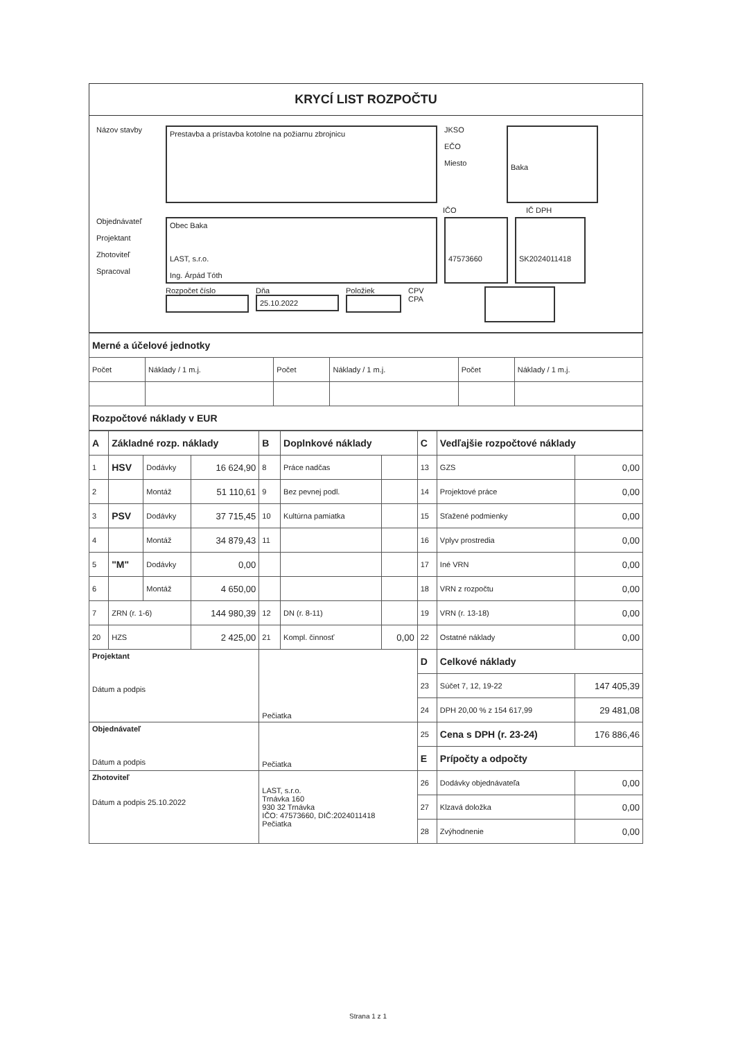KRYCÍ LIST ROZPOČTU
Názov stavby
Prestavba a prístavba kotolne na požiarnu zbrojnicu
JKSO
EČO
Miesto
Baka
IČO IČ DPH
Objednávateľ
Projektant
Zhotoviteľ
Spracoval
Obec Baka
LAST, s.r.o.
Ing. Árpád Tóth
47573660
SK2024011418
Rozpočet číslo Dňa
25.10.2022
Položiek CPV
CPA
| Merné a účelové jednotky | | | | | |
| Počet | Náklady / 1 m.j. | Počet | Náklady / 1 m.j. | Počet | Náklady / 1 m.j. |
| Rozpočtové náklady v EUR | | | | | |
| A | Základné rozp. náklady | | | B | Doplnkové náklady | | C | Vedľajšie rozpočtové náklady | |
| 1 | HSV | Dodávky | 16 624,90 | 8 | Práce nadčas | | 13 | GZS | 0,00 |
| 2 | | Montáž | 51 110,61 | 9 | Bez pevnej podl. | | 14 | Projektové práce | 0,00 |
| 3 | PSV | Dodávky | 37 715,45 | 10 | Kultúrna pamiatka | | 15 | Sťažené podmienky | 0,00 |
| 4 | | Montáž | 34 879,43 | 11 | | | 16 | Vplyv prostredia | 0,00 |
| 5 | "M" | Dodávky | 0,00 | | | | 17 | Iné VRN | 0,00 |
| 6 | | Montáž | 4 650,00 | | | | 18 | VRN z rozpočtu | 0,00 |
| 7 | ZRN (r. 1-6) | | 144 980,39 | 12 | DN (r. 8-11) | | 19 | VRN (r. 13-18) | 0,00 |
| 20 | HZS | | 2 425,00 | 21 | Kompl. činnosť | 0,00 | 22 | Ostatné náklady | 0,00 |
| Projektant Dátum a podpis | | | | Pečiatka | | | D | Celkové náklady | |
| | | | | | | | 23 | Súčet 7, 12, 19-22 | 147 405,39 |
| | | | | | | | 24 | DPH 20,00 % z 154 617,99 | 29 481,08 |
| Objednávateľ Dátum a podpis | | | | Pečiatka | | | 25 | Cena s DPH (r. 23-24) | 176 886,46 |
| | | | | | | | E | Prípočty a odpočty | |
| Zhotoviteľ Dátum a podpis 25.10.2022 | | | | LAST, s.r.o. Trnávka 160 930 32 Trnávka IČO: 47573660, DIČ:2024011418 Pečiatka | | | 26 | Dodávky objednávateľa | 0,00 |
| | | | | | | | 27 | Klzavá doložka | 0,00 |
| | | | | | | | 28 | Zvýhodnenie | 0,00 |
Strana 1 z 1